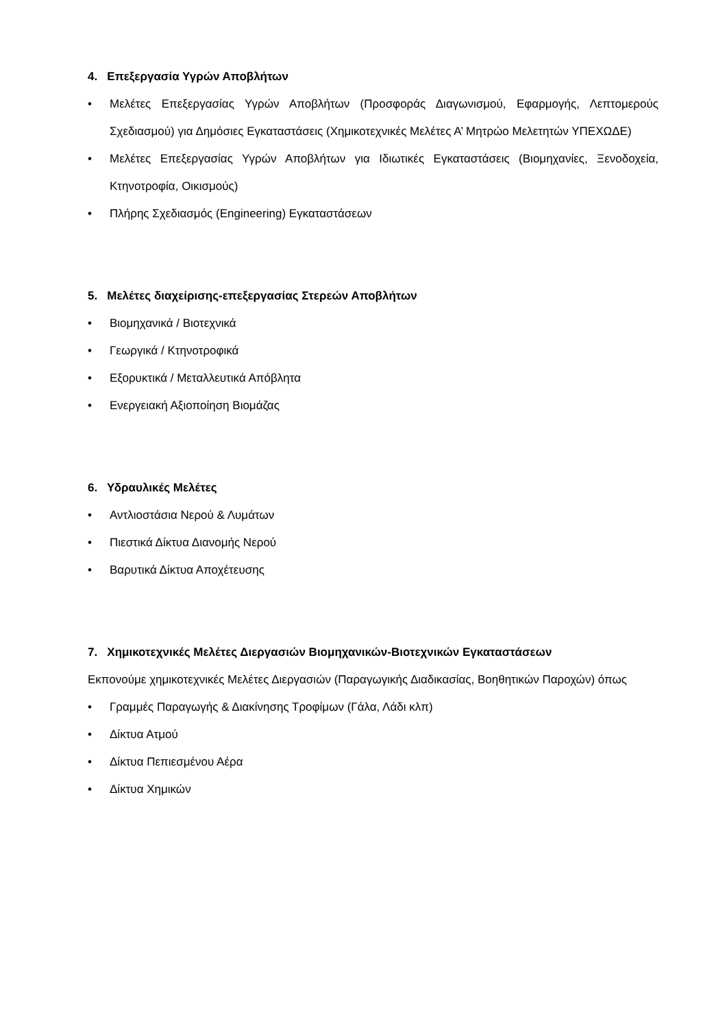4. Επεξεργασία Υγρών Αποβλήτων
• Μελέτες Επεξεργασίας Υγρών Αποβλήτων (Προσφοράς Διαγωνισμού, Εφαρμογής, Λεπτομερούς Σχεδιασμού) για Δημόσιες Εγκαταστάσεις (Χημικοτεχνικές Μελέτες Α’ Μητρώο Μελετητών ΥΠΕΧΩΔΕ)
• Μελέτες Επεξεργασίας Υγρών Αποβλήτων για Ιδιωτικές Εγκαταστάσεις (Βιομηχανίες, Ξενοδοχεία, Κτηνοτροφία, Οικισμούς)
• Πλήρης Σχεδιασμός (Engineering) Εγκαταστάσεων
5. Μελέτες διαχείρισης-επεξεργασίας Στερεών Αποβλήτων
• Βιομηχανικά / Βιοτεχνικά
• Γεωργικά / Κτηνοτροφικά
• Εξορυκτικά / Μεταλλευτικά Απόβλητα
• Ενεργειακή Αξιοποίηση Βιομάζας
6. Υδραυλικές Μελέτες
• Αντλιοστάσια Νερού & Λυμάτων
• Πιεστικά Δίκτυα Διανομής Νερού
• Βαρυτικά Δίκτυα Αποχέτευσης
7. Χημικοτεχνικές Μελέτες Διεργασιών Βιομηχανικών-Βιοτεχνικών Εγκαταστάσεων
Εκπονούμε χημικοτεχνικές Μελέτες Διεργασιών (Παραγωγικής Διαδικασίας, Βοηθητικών Παροχών) όπως
• Γραμμές Παραγωγής & Διακίνησης Τροφίμων (Γάλα, Λάδι κλπ)
• Δίκτυα Ατμού
• Δίκτυα Πεπιεσμένου Αέρα
• Δίκτυα Χημικών